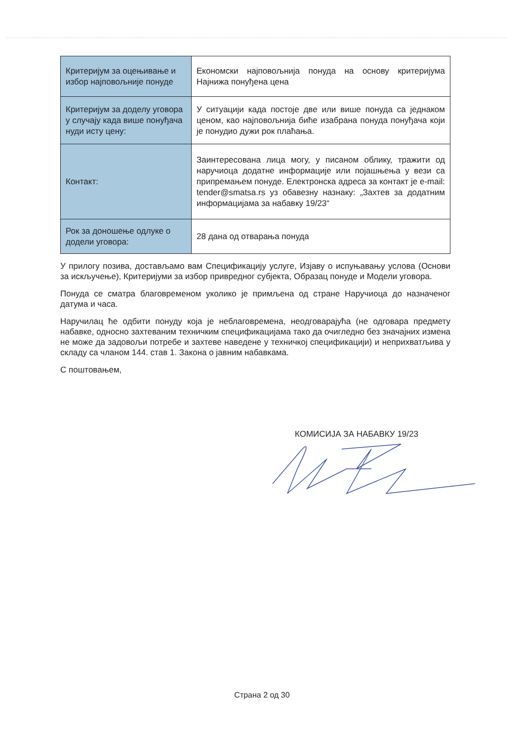| Критеријум за оцењивање и избор најповољније понуде | Економски најповољнија понуда на основу критеријума Најнижа понуђена цена |
| Критеријум за доделу уговора у случају када више понуђача нуди исту цену: | У ситуацији када постоје две или више понуда са једнаком ценом, као најповољнија биће изабрана понуда понуђача који је понудио дужи рок плаћања. |
| Контакт: | Заинтересована лица могу, у писаном облику, тражити од наручиоца додатне информације или појашњења у вези са припремањем понуде. Електронска адреса за контакт је e-mail: tender@smatsa.rs уз обавезну назнаку: „Захтев за додатним информацијама за набавку 19/23“ |
| Рок за доношење одлуке о додели уговора: | 28 дана од отварања понуда |
У прилогу позива, достављамо вам Спецификацију услуге, Изјаву о испуњавању услова (Основи за искључење), Критеријуми за избор привредног субјекта, Образац понуде и Модели уговора.
Понуда се сматра благовременом уколико је примљена од стране Наручиоца до назначеног датума и часа.
Наручилац ће одбити понуду која је неблаговремена, неодговарајућа (не одговара предмету набавке, односно захтеваним техничким спецификацијама тако да очигледно без значајних измена не може да задовољи потребе и захтеве наведене у техничкој спецификацији) и неприхватљива у складу са чланом 144. став 1. Закона о јавним набавкама.
С поштовањем,
КОМИСИЈА ЗА НАБАВКУ 19/23
Страна 2 од 30